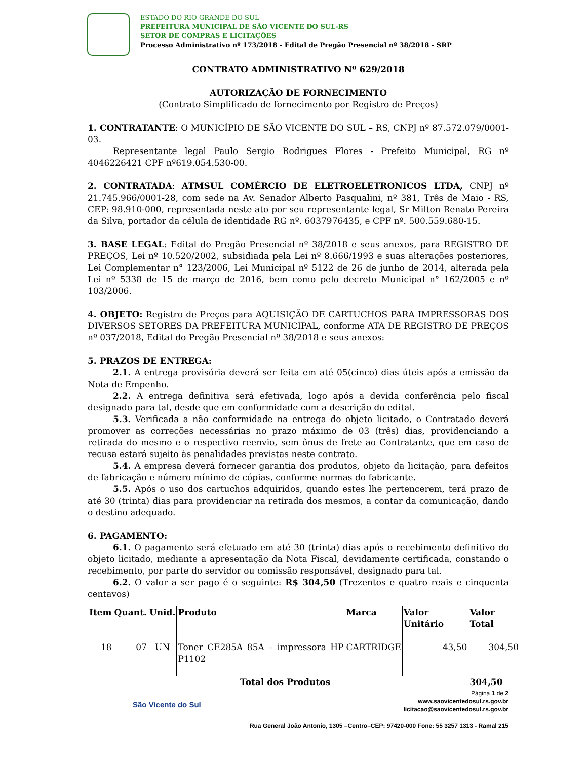ESTADO DO RIO GRANDE DO SUL
PREFEITURA MUNICIPAL DE SÃO VICENTE DO SUL-RS
SETOR DE COMPRAS E LICITAÇÕES
Processo Administrativo nº 173/2018 - Edital de Pregão Presencial nº 38/2018 - SRP
CONTRATO ADMINISTRATIVO Nº 629/2018
AUTORIZAÇÃO DE FORNECIMENTO
(Contrato Simplificado de fornecimento por Registro de Preços)
1. CONTRATANTE: O MUNICÍPIO DE SÃO VICENTE DO SUL – RS, CNPJ nº 87.572.079/0001-03.
Representante legal Paulo Sergio Rodrigues Flores - Prefeito Municipal, RG nº 4046226421 CPF nº619.054.530-00.
2. CONTRATADA: ATMSUL COMÉRCIO DE ELETROELETRONICOS LTDA, CNPJ nº 21.745.966/0001-28, com sede na Av. Senador Alberto Pasqualini, nº 381, Três de Maio - RS, CEP: 98.910-000, representada neste ato por seu representante legal, Sr Milton Renato Pereira da Silva, portador da célula de identidade RG nº. 6037976435, e CPF nº. 500.559.680-15.
3. BASE LEGAL: Edital do Pregão Presencial nº 38/2018 e seus anexos, para REGISTRO DE PREÇOS, Lei nº 10.520/2002, subsidiada pela Lei nº 8.666/1993 e suas alterações posteriores, Lei Complementar n° 123/2006, Lei Municipal nº 5122 de 26 de junho de 2014, alterada pela Lei nº 5338 de 15 de março de 2016, bem como pelo decreto Municipal n° 162/2005 e nº 103/2006.
4. OBJETO: Registro de Preços para AQUISIÇÃO DE CARTUCHOS PARA IMPRESSORAS DOS DIVERSOS SETORES DA PREFEITURA MUNICIPAL, conforme ATA DE REGISTRO DE PREÇOS nº 037/2018, Edital do Pregão Presencial nº 38/2018 e seus anexos:
5. PRAZOS DE ENTREGA:
2.1. A entrega provisória deverá ser feita em até 05(cinco) dias úteis após a emissão da Nota de Empenho.
2.2. A entrega definitiva será efetivada, logo após a devida conferência pelo fiscal designado para tal, desde que em conformidade com a descrição do edital.
5.3. Verificada a não conformidade na entrega do objeto licitado, o Contratado deverá promover as correções necessárias no prazo máximo de 03 (três) dias, providenciando a retirada do mesmo e o respectivo reenvio, sem ônus de frete ao Contratante, que em caso de recusa estará sujeito às penalidades previstas neste contrato.
5.4. A empresa deverá fornecer garantia dos produtos, objeto da licitação, para defeitos de fabricação e número mínimo de cópias, conforme normas do fabricante.
5.5. Após o uso dos cartuchos adquiridos, quando estes lhe pertencerem, terá prazo de até 30 (trinta) dias para providenciar na retirada dos mesmos, a contar da comunicação, dando o destino adequado.
6. PAGAMENTO:
6.1. O pagamento será efetuado em até 30 (trinta) dias após o recebimento definitivo do objeto licitado, mediante a apresentação da Nota Fiscal, devidamente certificada, constando o recebimento, por parte do servidor ou comissão responsável, designado para tal.
6.2. O valor a ser pago é o seguinte: R$ 304,50 (Trezentos e quatro reais e cinquenta centavos)
| Item | Quant. | Unid. | Produto | Marca | Valor Unitário | Valor Total |
| --- | --- | --- | --- | --- | --- | --- |
| 18 | 07 | UN | Toner CE285A 85A – impressora HP P1102 | CARTRIDGE | 43,50 | 304,50 |
| Total dos Produtos | | | | | | 304,50 |
São Vicente do Sul
Página 1 de 2
www.saovicentedosul.rs.gov.br
licitacao@saovicentedosul.rs.gov.br
Rua General João Antonio, 1305 –Centro–CEP: 97420-000 Fone: 55 3257 1313 - Ramal 215